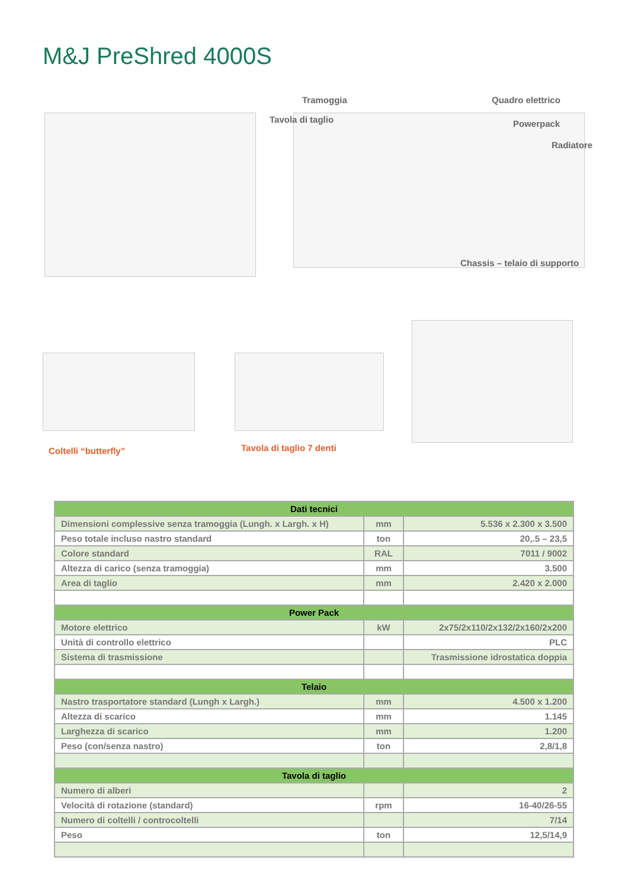M&J PreShred 4000S
Tramoggia
Tavola di taglio
Quadro elettrico
Powerpack
Radiatore
Chassis – telaio di supporto
Coltelli “butterfly” Tavola di taglio 7 denti
| Dati tecnici | | |
| --- | --- | --- |
| Dimensioni complessive senza tramoggia (Lungh. x Largh. x H) | mm | 5.536 x 2.300 x 3.500 |
| Peso totale incluso nastro standard | ton | 20,.5 – 23,5 |
| Colore standard | RAL | 7011 / 9002 |
| Altezza di carico (senza tramoggia) | mm | 3.500 |
| Area di taglio | mm | 2.420 x 2.000 |
| Power Pack | | |
| Motore elettrico | kW | 2x75/2x110/2x132/2x160/2x200 |
| Unità di controllo elettrico | | PLC |
| Sistema di trasmissione | | Trasmissione idrostatica doppia |
| Telaio | | |
| Nastro trasportatore standard (Lungh x Largh.) | mm | 4.500 x 1.200 |
| Altezza di scarico | mm | 1.145 |
| Larghezza di scarico | mm | 1.200 |
| Peso (con/senza nastro) | ton | 2,8/1,8 |
| Tavola di taglio | | |
| Numero di alberi | | 2 |
| Velocità di rotazione (standard) | rpm | 16-40/26-55 |
| Numero di coltelli / controcoltelli | | 7/14 |
| Peso | ton | 12,5/14,9 |